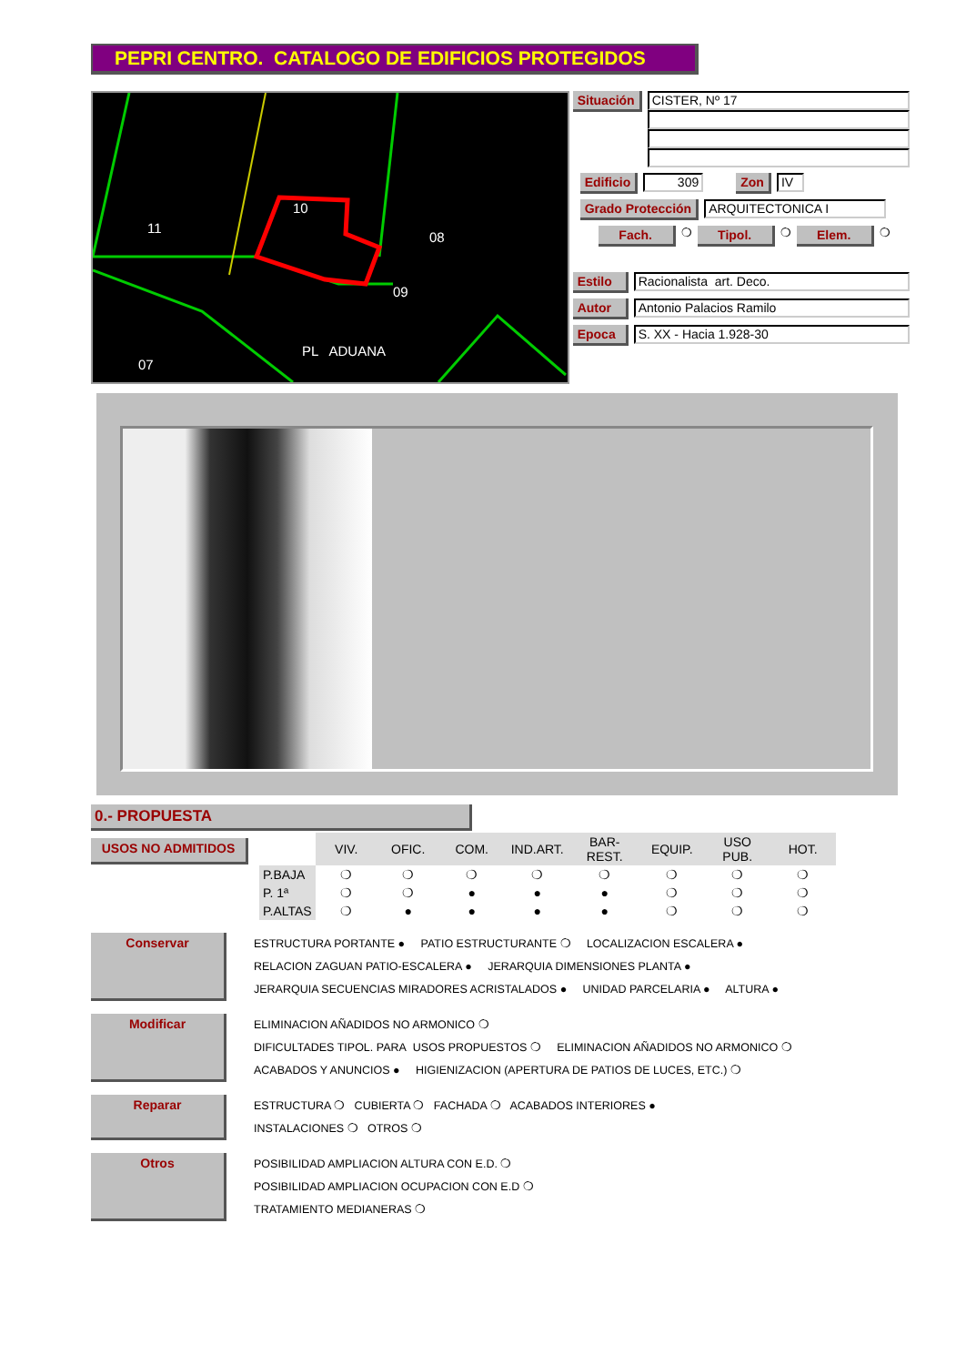PEPRI CENTRO. CATALOGO DE EDIFICIOS PROTEGIDOS
10
11
08
09
07
PL ADUANA
Situación
CISTER, Nº 17
Edificio
309
Zon
IV
Grado Protección
ARQUITECTONICA I
Fach. ❍ Tipol. ❍ Elem. ❍
Estilo
Racionalista art. Deco.
Autor
Antonio Palacios Ramilo
Epoca
S. XX - Hacia 1.928-30
0.- PROPUESTA
USOS NO ADMITIDOS
| | VIV. | OFIC. | COM. | IND.ART. | BAR-REST. | EQUIP. | USO PUB. | HOT. |
| --- | --- | --- | --- | --- | --- | --- | --- | --- |
| P.BAJA | ❍ | ❍ | ❍ | ❍ | ❍ | ❍ | ❍ | ❍ |
| P. 1ª | ❍ | ❍ | ● | ● | ● | ❍ | ❍ | ❍ |
| P.ALTAS | ❍ | ● | ● | ● | ● | ❍ | ❍ | ❍ |
Conservar
ESTRUCTURA PORTANTE ● PATIO ESTRUCTURANTE ❍ LOCALIZACION ESCALERA ●
RELACION ZAGUAN PATIO-ESCALERA ● JERARQUIA DIMENSIONES PLANTA ●
JERARQUIA SECUENCIAS MIRADORES ACRISTALADOS ● UNIDAD PARCELARIA ● ALTURA ●
Modificar
ELIMINACION AÑADIDOS NO ARMONICO ❍
DIFICULTADES TIPOL. PARA USOS PROPUESTOS ❍ ELIMINACION AÑADIDOS NO ARMONICO ❍
ACABADOS Y ANUNCIOS ● HIGIENIZACION (APERTURA DE PATIOS DE LUCES, ETC.) ❍
Reparar
ESTRUCTURA ❍ CUBIERTA ❍ FACHADA ❍ ACABADOS INTERIORES ●
INSTALACIONES ❍ OTROS ❍
Otros
POSIBILIDAD AMPLIACION ALTURA CON E.D. ❍
POSIBILIDAD AMPLIACION OCUPACION CON E.D ❍
TRATAMIENTO MEDIANERAS ❍